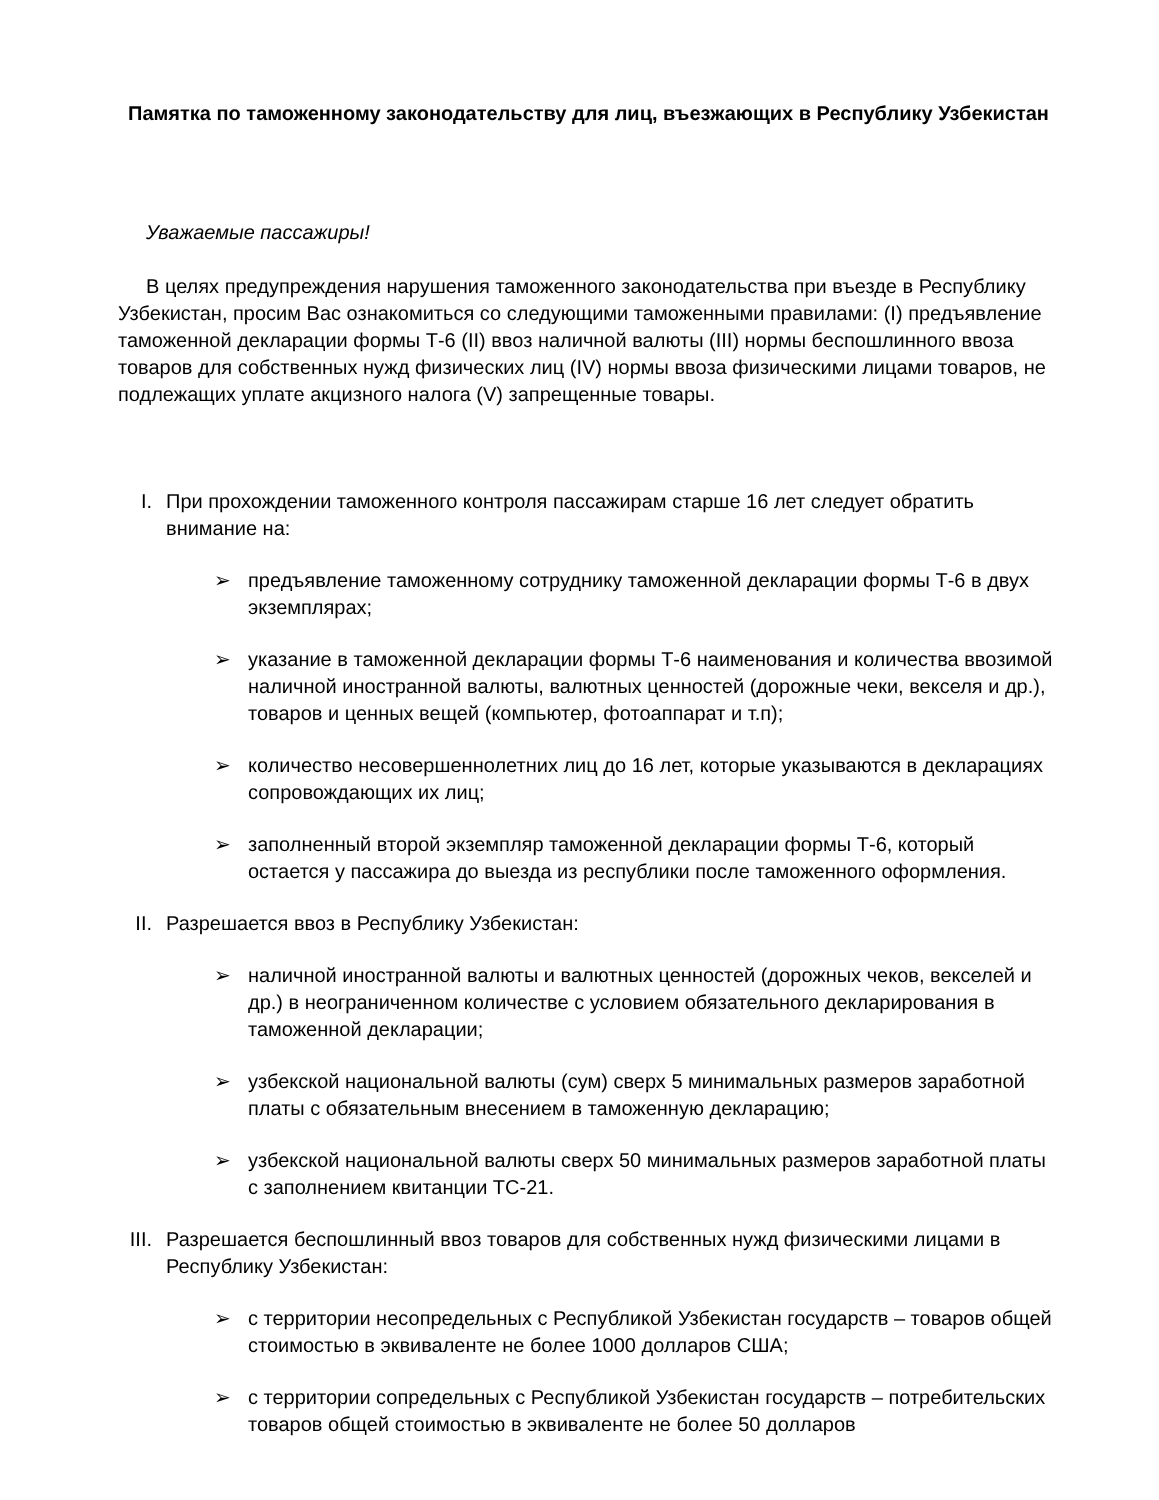Памятка по таможенному законодательству для лиц, въезжающих в Республику Узбекистан
Уважаемые пассажиры!
В целях предупреждения нарушения таможенного законодательства при въезде в Республику Узбекистан, просим Вас ознакомиться со следующими таможенными правилами: (I) предъявление таможенной декларации формы Т-6 (II) ввоз наличной валюты (III) нормы беспошлинного ввоза товаров для собственных нужд физических лиц (IV) нормы ввоза физическими лицами товаров, не подлежащих уплате акцизного налога (V) запрещенные товары.
I. При прохождении таможенного контроля пассажирам старше 16 лет следует обратить внимание на:
➢ предъявление таможенному сотруднику таможенной декларации формы Т-6 в двух экземплярах;
➢ указание в таможенной декларации формы Т-6 наименования и количества ввозимой наличной иностранной валюты, валютных ценностей (дорожные чеки, векселя и др.), товаров и ценных вещей (компьютер, фотоаппарат и т.п);
➢ количество несовершеннолетних лиц до 16 лет, которые указываются в декларациях сопровождающих их лиц;
➢ заполненный второй экземпляр таможенной декларации формы Т-6, который остается у пассажира до выезда из республики после таможенного оформления.
II. Разрешается ввоз в Республику Узбекистан:
➢ наличной иностранной валюты и валютных ценностей (дорожных чеков, векселей и др.) в неограниченном количестве с условием обязательного декларирования в таможенной декларации;
➢ узбекской национальной валюты (сум) сверх 5 минимальных размеров заработной платы с обязательным внесением в таможенную декларацию;
➢ узбекской национальной валюты сверх 50 минимальных размеров заработной платы с заполнением квитанции ТС-21.
III. Разрешается беспошлинный ввоз товаров для собственных нужд физическими лицами в Республику Узбекистан:
➢ с территории несопредельных с Республикой Узбекистан государств – товаров общей стоимостью в эквиваленте не более 1000 долларов США;
➢ с территории сопредельных с Республикой Узбекистан государств – потребительских товаров общей стоимостью в эквиваленте не более 50 долларов